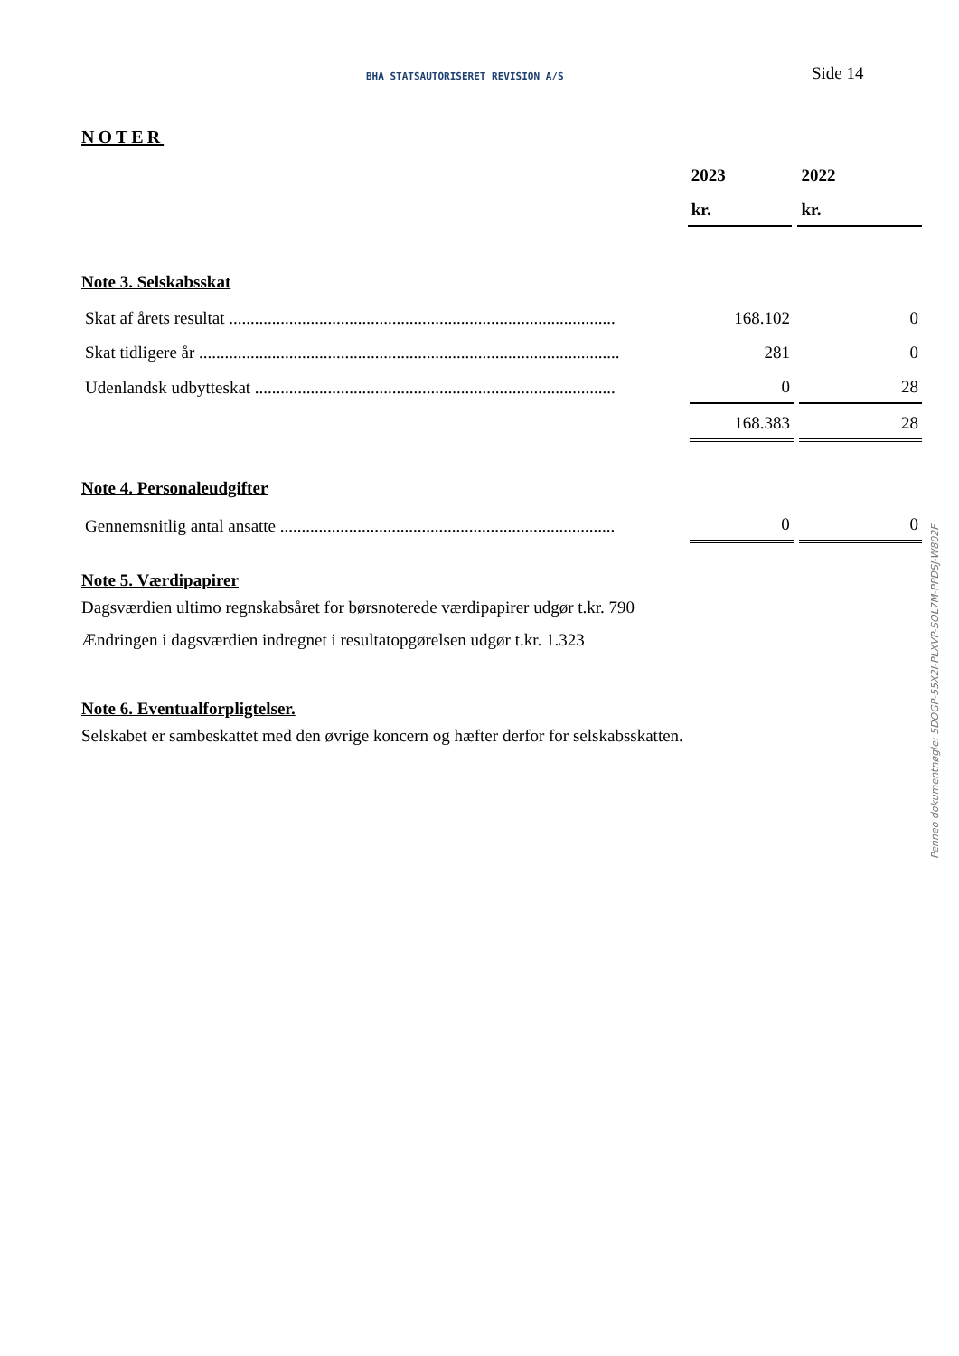BHA STATSAUTORISERET REVISION A/S Side 14
NOTER
| | 2023 | 2022 |
| | kr. | kr. |
Note 3. Selskabsskat
| Skat af årets resultat .......................................................................................... | 168.102 | 0 |
| Skat tidligere år .................................................................................................. | 281 | 0 |
| Udenlandsk udbytteskat .................................................................................... | 0 | 28 |
| | 168.383 | 28 |
Note 4. Personaleudgifter
| Gennemsnitlig antal ansatte .............................................................................. | 0 | 0 |
Note 5. Værdipapirer
Dagsværdien ultimo regnskabsåret for børsnoterede værdipapirer udgør t.kr. 790
Ændringen i dagsværdien indregnet i resultatopgørelsen udgør t.kr. 1.323
Note 6. Eventualforpligtelser.
Selskabet er sambeskattet med den øvrige koncern og hæfter derfor for selskabsskatten.
Penneo dokumentnøgle: 5DOGP-55X2I-PLXVP-SOL7M-PPDSJ-W802F